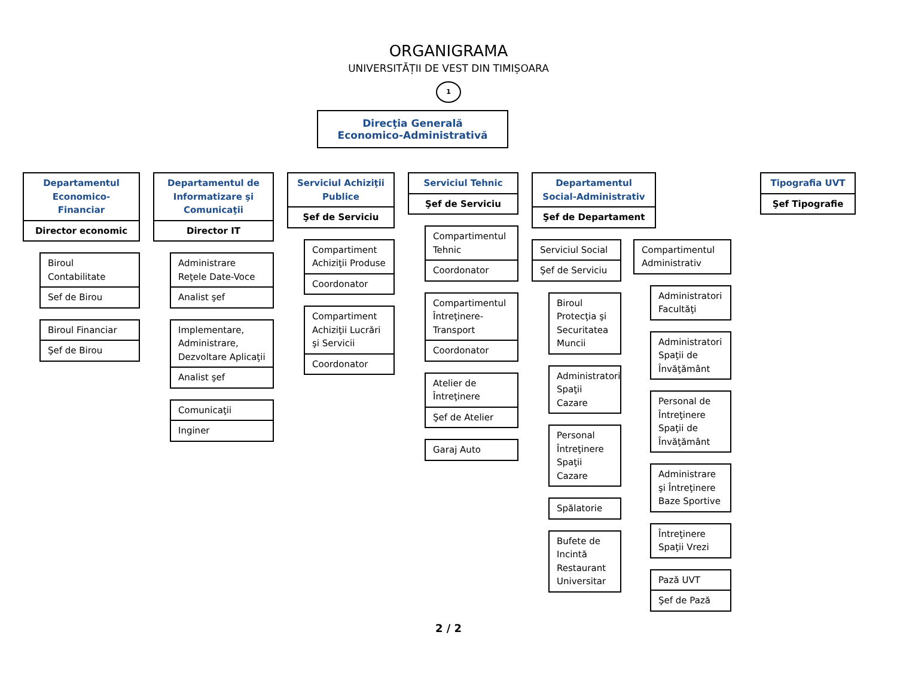ORGANIGRAMA
UNIVERSITĂȚII DE VEST DIN TIMIȘOARA
1
Direcţia Generală
Economico-Administrativă
Departamentul Economico-Financiar
Director economic
Biroul Contabilitate
Sef de Birou
Biroul Financiar
Şef de Birou
Departamentul de Informatizare şi Comunicaţii
Director IT
Administrare Reţele Date-Voce
Analist şef
Implementare, Administrare, Dezvoltare Aplicaţii
Analist şef
Comunicaţii
Inginer
Serviciul Achiziţii Publice
Şef de Serviciu
Compartiment Achiziţii Produse
Coordonator
Compartiment Achiziţii Lucrări şi Servicii
Coordonator
Serviciul Tehnic
Şef de Serviciu
Compartimentul Tehnic
Coordonator
Compartimentul Întreţinere-Transport
Coordonator
Atelier de Întreţinere
Şef de Atelier
Garaj Auto
Departamentul Social-Administrativ
Şef de Departament
Serviciul Social
Şef de Serviciu
Biroul Protecţia şi Securitatea Muncii
Administratori Spaţii Cazare
Personal Întreţinere Spaţii Cazare
Spălatorie
Bufete de Incintă Restaurant Universitar
Compartimentul Administrativ
Administratori Facultăţi
Administratori Spaţii de Învăţământ
Personal de Întreţinere Spaţii de Învăţământ
Administrare şi Întreţinere Baze Sportive
Întreţinere Spaţii Vrezi
Pază UVT
Şef de Pază
Tipografia UVT
Şef Tipografie
2 / 2